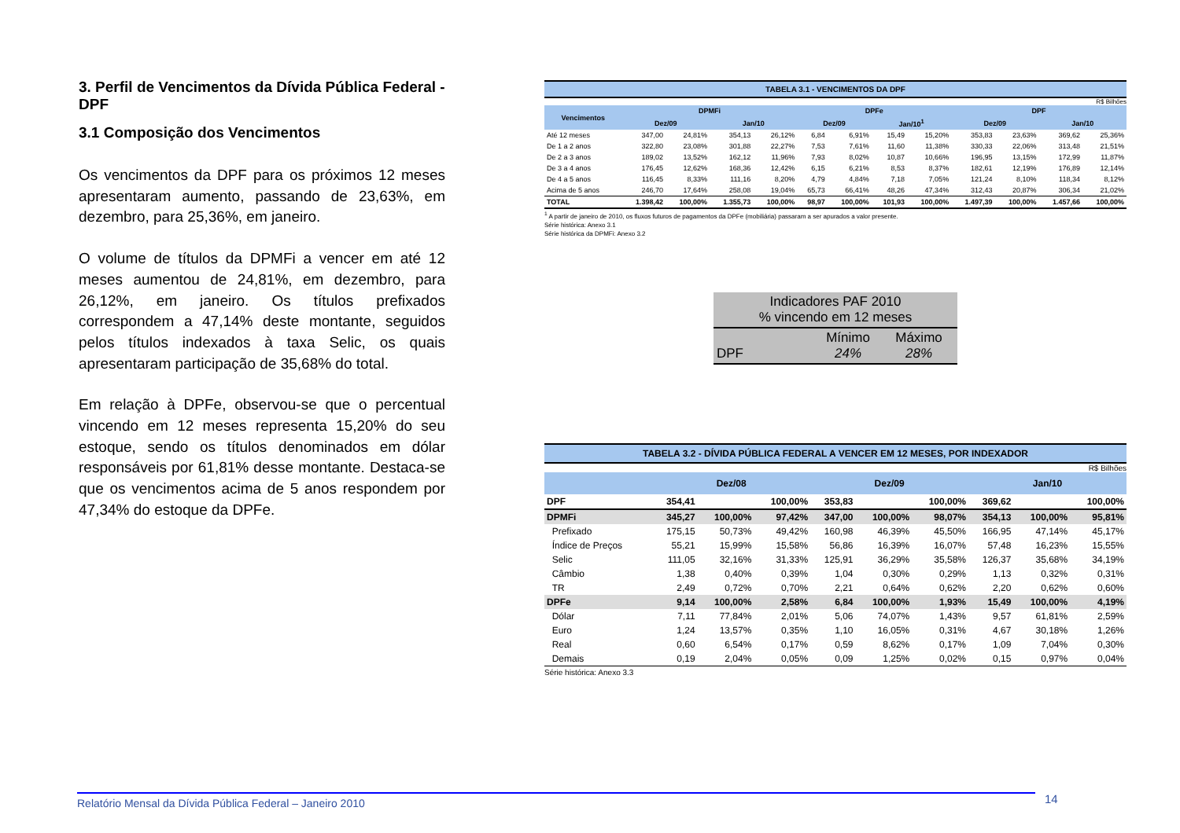3. Perfil de Vencimentos da Dívida Pública Federal - DPF
3.1 Composição dos Vencimentos
Os vencimentos da DPF para os próximos 12 meses apresentaram aumento, passando de 23,63%, em dezembro, para 25,36%, em janeiro.
O volume de títulos da DPMFi a vencer em até 12 meses aumentou de 24,81%, em dezembro, para 26,12%, em janeiro. Os títulos prefixados correspondem a 47,14% deste montante, seguidos pelos títulos indexados à taxa Selic, os quais apresentaram participação de 35,68% do total.
Em relação à DPFe, observou-se que o percentual vincendo em 12 meses representa 15,20% do seu estoque, sendo os títulos denominados em dólar responsáveis por 61,81% desse montante. Destaca-se que os vencimentos acima de 5 anos respondem por 47,34% do estoque da DPFe.
TABELA 3.1 - VENCIMENTOS DA DPF
R$ Bilhões
| Vencimentos | DPMFi | | | | DPFe | | | | DPF | | | |
| --- | --- | --- | --- | --- | --- | --- | --- | --- | --- | --- | --- | --- |
| | Dez/09 | | Jan/10 | | Dez/09 | | Jan/10<sup>1</sup> | | Dez/09 | | Jan/10 | |
| Até 12 meses | 347,00 | 24,81% | 354,13 | 26,12% | 6,84 | 6,91% | 15,49 | 15,20% | 353,83 | 23,63% | 369,62 | 25,36% |
| De 1 a 2 anos | 322,80 | 23,08% | 301,88 | 22,27% | 7,53 | 7,61% | 11,60 | 11,38% | 330,33 | 22,06% | 313,48 | 21,51% |
| De 2 a 3 anos | 189,02 | 13,52% | 162,12 | 11,96% | 7,93 | 8,02% | 10,87 | 10,66% | 196,95 | 13,15% | 172,99 | 11,87% |
| De 3 a 4 anos | 176,45 | 12,62% | 168,36 | 12,42% | 6,15 | 6,21% | 8,53 | 8,37% | 182,61 | 12,19% | 176,89 | 12,14% |
| De 4 a 5 anos | 116,45 | 8,33% | 111,16 | 8,20% | 4,79 | 4,84% | 7,18 | 7,05% | 121,24 | 8,10% | 118,34 | 8,12% |
| Acima de 5 anos | 246,70 | 17,64% | 258,08 | 19,04% | 65,73 | 66,41% | 48,26 | 47,34% | 312,43 | 20,87% | 306,34 | 21,02% |
| TOTAL | 1.398,42 | 100,00% | 1.355,73 | 100,00% | 98,97 | 100,00% | 101,93 | 100,00% | 1.497,39 | 100,00% | 1.457,66 | 100,00% |
<sup>1</sup> A partir de janeiro de 2010, os fluxos futuros de pagamentos da DPFe (mobiliária) passaram a ser apurados a valor presente.
Série histórica: Anexo 3.1
Série histórica da DPMFi: Anexo 3.2
Indicadores PAF 2010
% vincendo em 12 meses
DPF Mínimo
24% Máximo
28%
TABELA 3.2 - DÍVIDA PÚBLICA FEDERAL A VENCER EM 12 MESES, POR INDEXADOR
R$ Bilhões
| | Dez/08 | | | Dez/09 | | | Jan/10 | | |
| --- | --- | --- | --- | --- | --- | --- | --- | --- | --- |
| DPF | 354,41 | | 100,00% | 353,83 | | 100,00% | 369,62 | | 100,00% |
| DPMFi | 345,27 | 100,00% | 97,42% | 347,00 | 100,00% | 98,07% | 354,13 | 100,00% | 95,81% |
| Prefixado | 175,15 | 50,73% | 49,42% | 160,98 | 46,39% | 45,50% | 166,95 | 47,14% | 45,17% |
| Índice de Preços | 55,21 | 15,99% | 15,58% | 56,86 | 16,39% | 16,07% | 57,48 | 16,23% | 15,55% |
| Selic | 111,05 | 32,16% | 31,33% | 125,91 | 36,29% | 35,58% | 126,37 | 35,68% | 34,19% |
| Câmbio | 1,38 | 0,40% | 0,39% | 1,04 | 0,30% | 0,29% | 1,13 | 0,32% | 0,31% |
| TR | 2,49 | 0,72% | 0,70% | 2,21 | 0,64% | 0,62% | 2,20 | 0,62% | 0,60% |
| DPFe | 9,14 | 100,00% | 2,58% | 6,84 | 100,00% | 1,93% | 15,49 | 100,00% | 4,19% |
| Dólar | 7,11 | 77,84% | 2,01% | 5,06 | 74,07% | 1,43% | 9,57 | 61,81% | 2,59% |
| Euro | 1,24 | 13,57% | 0,35% | 1,10 | 16,05% | 0,31% | 4,67 | 30,18% | 1,26% |
| Real | 0,60 | 6,54% | 0,17% | 0,59 | 8,62% | 0,17% | 1,09 | 7,04% | 0,30% |
| Demais | 0,19 | 2,04% | 0,05% | 0,09 | 1,25% | 0,02% | 0,15 | 0,97% | 0,04% |
Série histórica: Anexo 3.3
Relatório Mensal da Dívida Pública Federal – Janeiro 2010 14